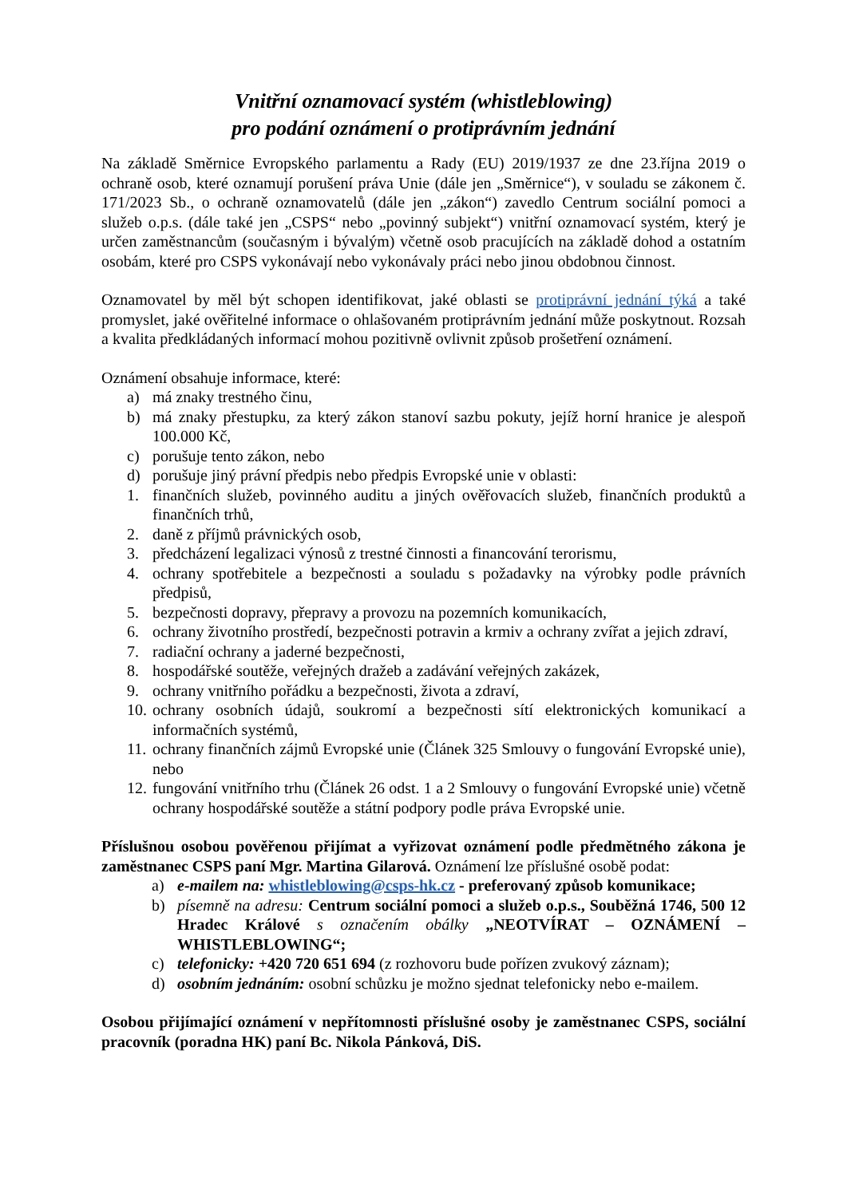Vnitřní oznamovací systém (whistleblowing)
pro podání oznámení o protiprávním jednání
Na základě Směrnice Evropského parlamentu a Rady (EU) 2019/1937 ze dne 23.října 2019 o ochraně osob, které oznamují porušení práva Unie (dále jen „Směrnice“), v souladu se zákonem č. 171/2023 Sb., o ochraně oznamovatelů (dále jen „zákon“) zavedlo Centrum sociální pomoci a služeb o.p.s. (dále také jen „CSPS“ nebo „povinný subjekt“) vnitřní oznamovací systém, který je určen zaměstnancům (současným i bývalým) včetně osob pracujících na základě dohod a ostatním osobám, které pro CSPS vykonávají nebo vykonávaly práci nebo jinou obdobnou činnost.
Oznamovatel by měl být schopen identifikovat, jaké oblasti se protiprávní jednání týká a také promyslet, jaké ověřitelné informace o ohlašovaném protiprávním jednání může poskytnout. Rozsah a kvalita předkládaných informací mohou pozitivně ovlivnit způsob prošetření oznámení.
Oznámení obsahuje informace, které:
a) má znaky trestného činu,
b) má znaky přestupku, za který zákon stanoví sazbu pokuty, jejíž horní hranice je alespoň 100.000 Kč,
c) porušuje tento zákon, nebo
d) porušuje jiný právní předpis nebo předpis Evropské unie v oblasti:
1. finančních služeb, povinného auditu a jiných ověřovacích služeb, finančních produktů a finančních trhů,
2. daně z příjmů právnických osob,
3. předcházení legalizaci výnosů z trestné činnosti a financování terorismu,
4. ochrany spotřebitele a bezpečnosti a souladu s požadavky na výrobky podle právních předpisů,
5. bezpečnosti dopravy, přepravy a provozu na pozemních komunikacích,
6. ochrany životního prostředí, bezpečnosti potravin a krmiv a ochrany zvířat a jejich zdraví,
7. radiační ochrany a jaderné bezpečnosti,
8. hospodářské soutěže, veřejných dražeb a zadávání veřejných zakázek,
9. ochrany vnitřního pořádku a bezpečnosti, života a zdraví,
10. ochrany osobních údajů, soukromí a bezpečnosti sítí elektronických komunikací a informačních systémů,
11. ochrany finančních zájmů Evropské unie (Článek 325 Smlouvy o fungování Evropské unie), nebo
12. fungování vnitřního trhu (Článek 26 odst. 1 a 2 Smlouvy o fungování Evropské unie) včetně ochrany hospodářské soutěže a státní podpory podle práva Evropské unie.
Příslušnou osobou pověřenou přijímat a vyřizovat oznámení podle předmětného zákona je zaměstnanec CSPS paní Mgr. Martina Gilarová. Oznámení lze příslušné osobě podat:
a) e-mailem na: whistleblowing@csps-hk.cz - preferovaný způsob komunikace;
b) písemně na adresu: Centrum sociální pomoci a služeb o.p.s., Souběžná 1746, 500 12 Hradec Králové s označením obálky „NEOTVÍRAT – OZNÁMENÍ – WHISTLEBLOWING“;
c) telefonicky: +420 720 651 694 (z rozhovoru bude pořízen zvukový záznam);
d) osobním jednáním: osobní schůzku je možno sjednat telefonicky nebo e-mailem.
Osobou přijímající oznámení v nepřítomnosti příslušné osoby je zaměstnanec CSPS, sociální pracovník (poradna HK) paní Bc. Nikola Pánková, DiS.